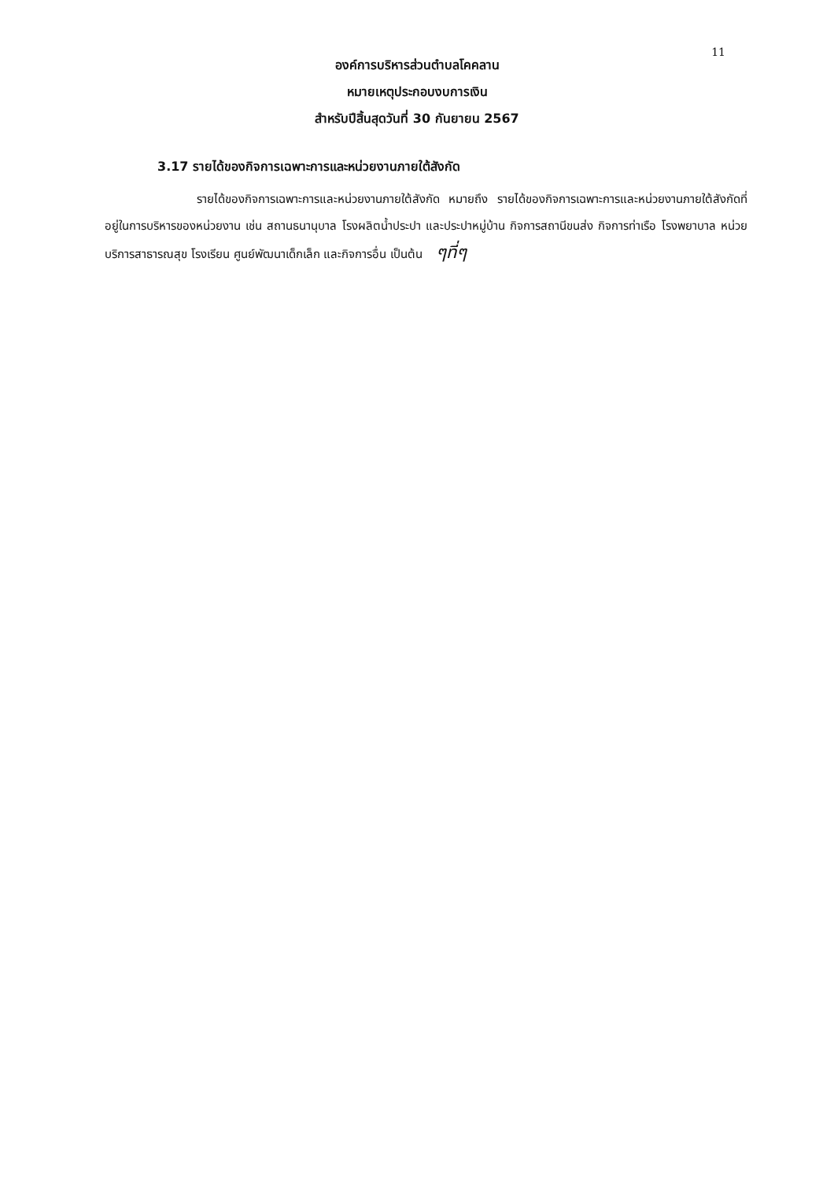11
องค์การบริหารส่วนตำบลโคคลาน
หมายเหตุประกอบงบการเงิน
สำหรับปีสิ้นสุดวันที่ 30 กันยายน 2567
3.17 รายได้ของกิจการเฉพาะการและหน่วยงานภายใต้สังกัด
รายได้ของกิจการเฉพาะการและหน่วยงานภายใต้สังกัด หมายถึง รายได้ของกิจการเฉพาะการและหน่วยงานภายใต้สังกัดที่อยู่ในการบริหารของหน่วยงาน เช่น สถานธนานุบาล โรงผลิตน้ำประปา และประปาหมู่บ้าน กิจการสถานีขนส่ง กิจการท่าเรือ โรงพยาบาล หน่วยบริการสาธารณสุข โรงเรียน ศูนย์พัฒนาเด็กเล็ก และกิจการอื่น เป็นต้น ๆที่ๆ